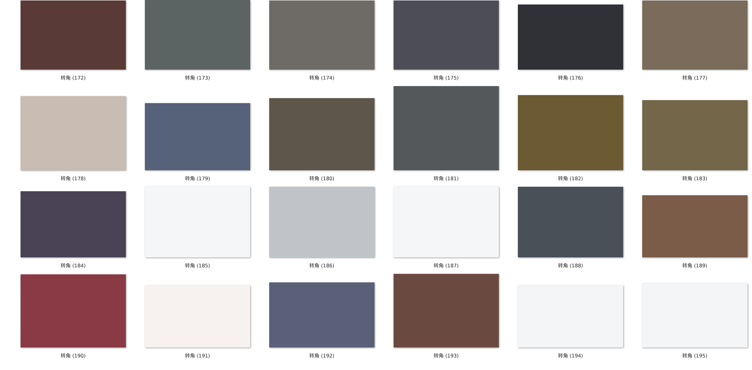转角 (172)
转角 (173)
转角 (174)
转角 (175)
转角 (176)
转角 (177)
转角 (178)
转角 (179)
转角 (180)
转角 (181)
转角 (182)
转角 (183)
转角 (184)
转角 (185)
转角 (186)
转角 (187)
转角 (188)
转角 (189)
转角 (190)
转角 (191)
转角 (192)
转角 (193)
转角 (194)
转角 (195)